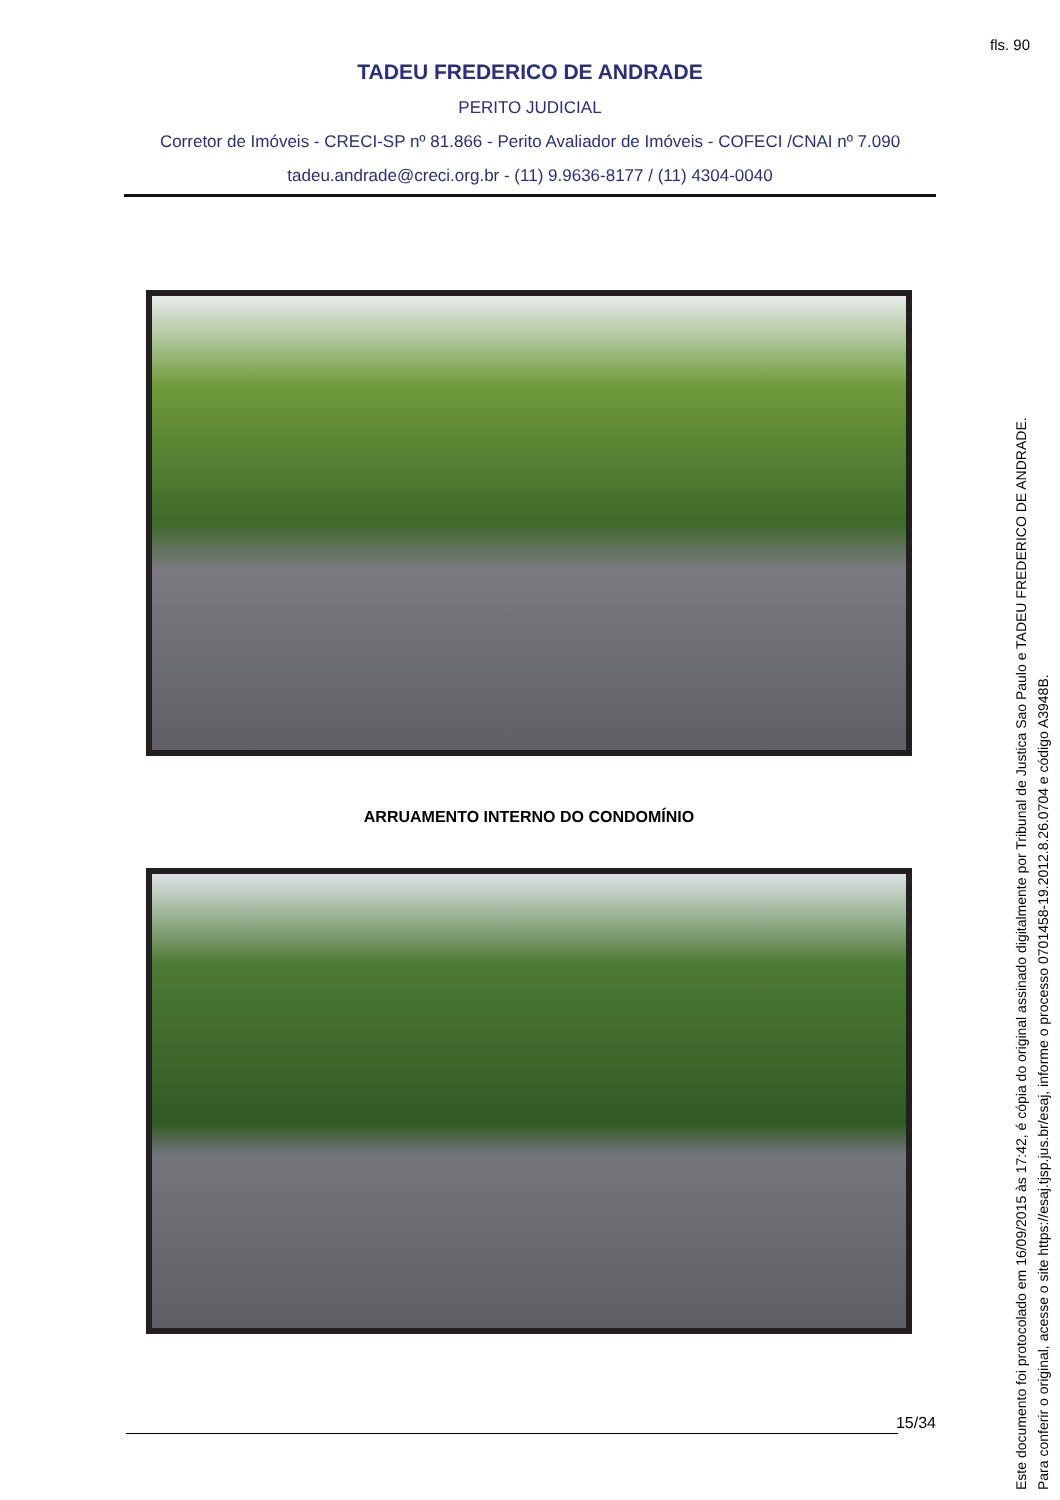fls. 90
TADEU FREDERICO DE ANDRADE
PERITO JUDICIAL
Corretor de Imóveis - CRECI-SP nº 81.866 - Perito Avaliador de Imóveis - COFECI /CNAI nº 7.090
tadeu.andrade@creci.org.br - (11) 9.9636-8177 / (11) 4304-0040
ARRUAMENTO INTERNO DO CONDOMÍNIO
15/34
Este documento foi protocolado em 16/09/2015 às 17:42, é cópia do original assinado digitalmente por Tribunal de Justica Sao Paulo e TADEU FREDERICO DE ANDRADE.
Para conferir o original, acesse o site https://esaj.tjsp.jus.br/esaj, informe o processo 0701458-19.2012.8.26.0704 e código A3948B.